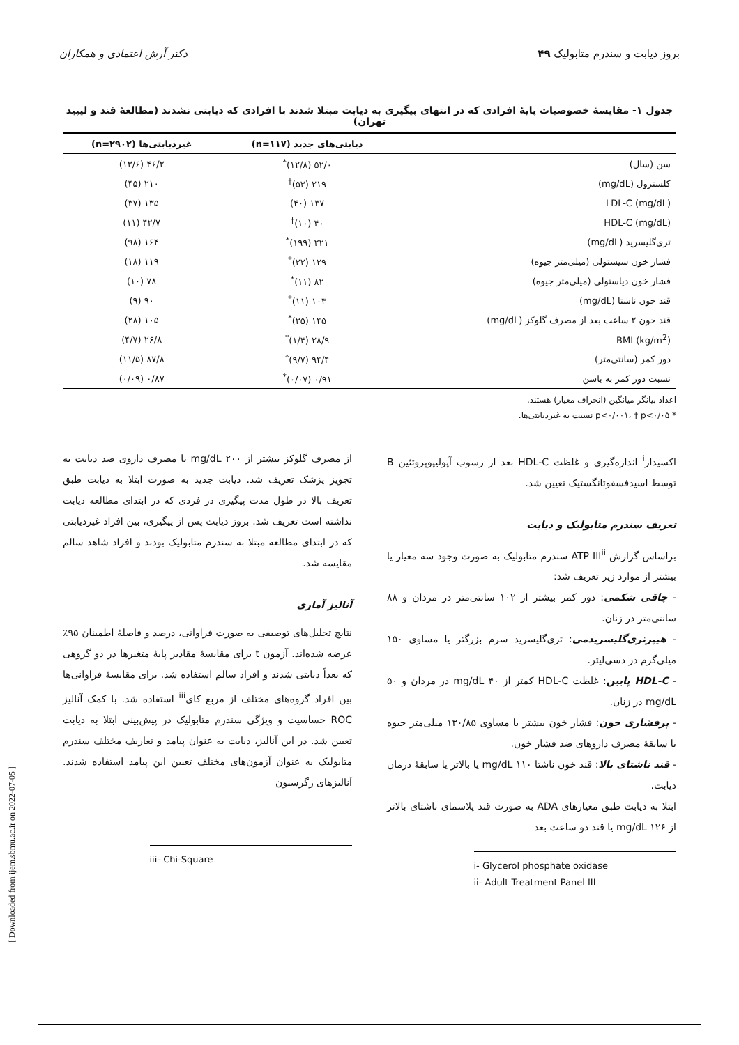بروز دیابت و سندرم متابولیک ۴۹ دکتر آرش اعتمادی و همکاران
جدول ۱- مقایسهٔ خصوصیات پایهٔ افرادی که در انتهای پیگیری به دیابت مبتلا شدند با افرادی که دیابتی نشدند (مطالعهٔ قند و لیپید تهران)
| | دیابتی‌های جدید (n=۱۱۷) | غیردیابتی‌ها (n=۲۹۰۲) |
| --- | --- | --- |
| سن (سال) | ۵۲/۰ (۱۲/۸)<sup>*</sup> | ۴۶/۲ (۱۳/۶) |
| کلسترول (mg/dL) | ۲۱۹ (۵۳)<sup>†</sup> | ۲۱۰ (۴۵) |
| LDL-C (mg/dL) | ۱۳۷ (۴۰) | ۱۳۵ (۳۷) |
| HDL-C (mg/dL) | ۴۰ (۱۰)<sup>†</sup> | ۴۲/۷ (۱۱) |
| تری‌گلیسرید (mg/dL) | ۲۲۱ (۱۹۹)<sup>*</sup> | ۱۶۴ (۹۸) |
| فشار خون سیستولی (میلی‌متر جیوه) | ۱۲۹ (۲۲)<sup>*</sup> | ۱۱۹ (۱۸) |
| فشار خون دیاستولی (میلی‌متر جیوه) | ۸۲ (۱۱)<sup>*</sup> | ۷۸ (۱۰) |
| قند خون ناشتا (mg/dL) | ۱۰۳ (۱۱)<sup>*</sup> | ۹۰ (۹) |
| قند خون ۲ ساعت بعد از مصرف گلوکز (mg/dL) | ۱۴۵ (۳۵)<sup>*</sup> | ۱۰۵ (۲۸) |
| BMI (kg/m<sup>2</sup>) | ۲۸/۹ (۱/۴)<sup>*</sup> | ۲۶/۸ (۴/۷) |
| دور کمر (سانتی‌متر) | ۹۴/۴ (۹/۷)<sup>*</sup> | ۸۷/۸ (۱۱/۵) |
| نسبت دور کمر به باسن | ۰/۹۱ (۰/۰۷)<sup>*</sup> | ۰/۸۷ (۰/۰۹) |
اعداد بیانگر میانگین (انحراف معیار) هستند.
* p<۰/۰۰۱، † p<۰/۰۵ نسبت به غیردیابتی‌ها.
اکسیداز<sup>i</sup> اندازه‌گیری و غلظت HDL-C بعد از رسوب آپولیپوپروتئین B توسط اسیدفسفوتانگستیک تعیین شد.
تعریف سندرم متابولیک و دیابت
براساس گزارش ATP III<sup>ii</sup> سندرم متابولیک به صورت وجود سه معیار یا بیشتر از موارد زیر تعریف شد:
- چاقی شکمی: دور کمر بیشتر از ۱۰۲ سانتی‌متر در مردان و ۸۸ سانتی‌متر در زنان.
- هیپرتری‌گلیسریدمی: تری‌گلیسرید سرم بزرگتر یا مساوی ۱۵۰ میلی‌گرم در دسی‌لیتر.
- HDL-C پایین: غلظت HDL-C کمتر از ۴۰ mg/dL در مردان و ۵۰ mg/dL در زنان.
- پرفشاری خون: فشار خون بیشتر یا مساوی ۱۳۰/۸۵ میلی‌متر جیوه یا سابقهٔ مصرف داروهای ضد فشار خون.
- قند ناشتای بالا: قند خون ناشتا ۱۱۰ mg/dL یا بالاتر یا سابقهٔ درمان دیابت.
ابتلا به دیابت طبق معیارهای ADA به صورت قند پلاسمای ناشتای بالاتر از ۱۲۶ mg/dL یا قند دو ساعت بعد
i- Glycerol phosphate oxidase
ii- Adult Treatment Panel III
از مصرف گلوکز بیشتر از ۲۰۰ mg/dL یا مصرف داروی ضد دیابت به تجویز پزشک تعریف شد. دیابت جدید به صورت ابتلا به دیابت طبق تعریف بالا در طول مدت پیگیری در فردی که در ابتدای مطالعه دیابت نداشته است تعریف شد. بروز دیابت پس از پیگیری، بین افراد غیردیابتی که در ابتدای مطالعه مبتلا به سندرم متابولیک بودند و افراد شاهد سالم مقایسه شد.
آنالیز آماری
نتایج تحلیل‌های توصیفی به صورت فراوانی، درصد و فاصلهٔ اطمینان ۹۵٪ عرضه شده‌اند. آزمون t برای مقایسهٔ مقادیر پایهٔ متغیرها در دو گروهی که بعداً دیابتی شدند و افراد سالم استفاده شد. برای مقایسهٔ فراوانی‌ها بین افراد گروه‌های مختلف از مربع کای<sup>iii</sup> استفاده شد. با کمک آنالیز ROC حساسیت و ویژگی سندرم متابولیک در پیش‌بینی ابتلا به دیابت تعیین شد. در این آنالیز، دیابت به عنوان پیامد و تعاریف مختلف سندرم متابولیک به عنوان آزمون‌های مختلف تعیین این پیامد استفاده شدند. آنالیزهای رگرسیون
iii- Chi-Square
[ Downloaded from ijem.sbmu.ac.ir on 2022-07-05 ]